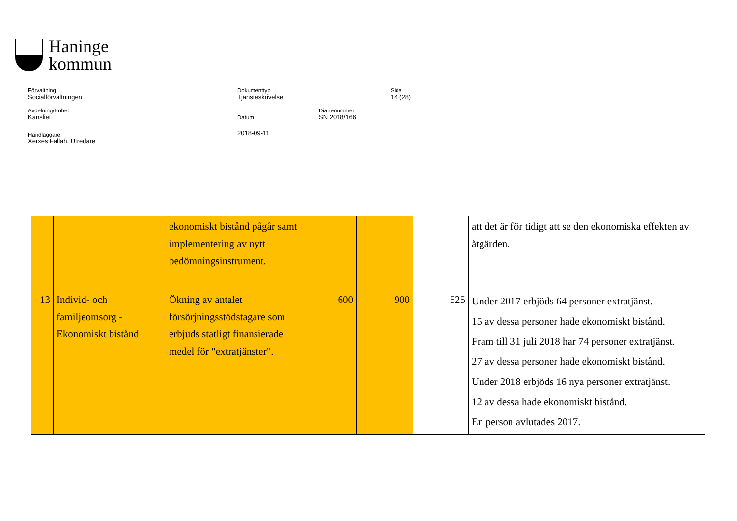Haninge
kommun
Förvaltning
Socialförvaltningen
Dokumenttyp
Tjänsteskrivelse
Sida
14 (28)
Avdelning/Enhet
Kansliet
Datum
2018-09-11
Diarienummer
SN 2018/166
Handläggare
Xerxes Fallah, Utredare
| | | ekonomiskt bistånd pågår samt implementering av nytt bedömningsinstrument. | | | | att det är för tidigt att se den ekonomiska effekten av åtgärden. |
| 13 | Individ- och familjeomsorg - Ekonomiskt bistånd | Ökning av antalet försörjningsstödstagare som erbjuds statligt finansierade medel för "extratjänster". | 600 | 900 | 525 | Under 2017 erbjöds 64 personer extratjänst. 15 av dessa personer hade ekonomiskt bistånd. Fram till 31 juli 2018 har 74 personer extratjänst. 27 av dessa personer hade ekonomiskt bistånd. Under 2018 erbjöds 16 nya personer extratjänst. 12 av dessa hade ekonomiskt bistånd. En person avlutades 2017. |